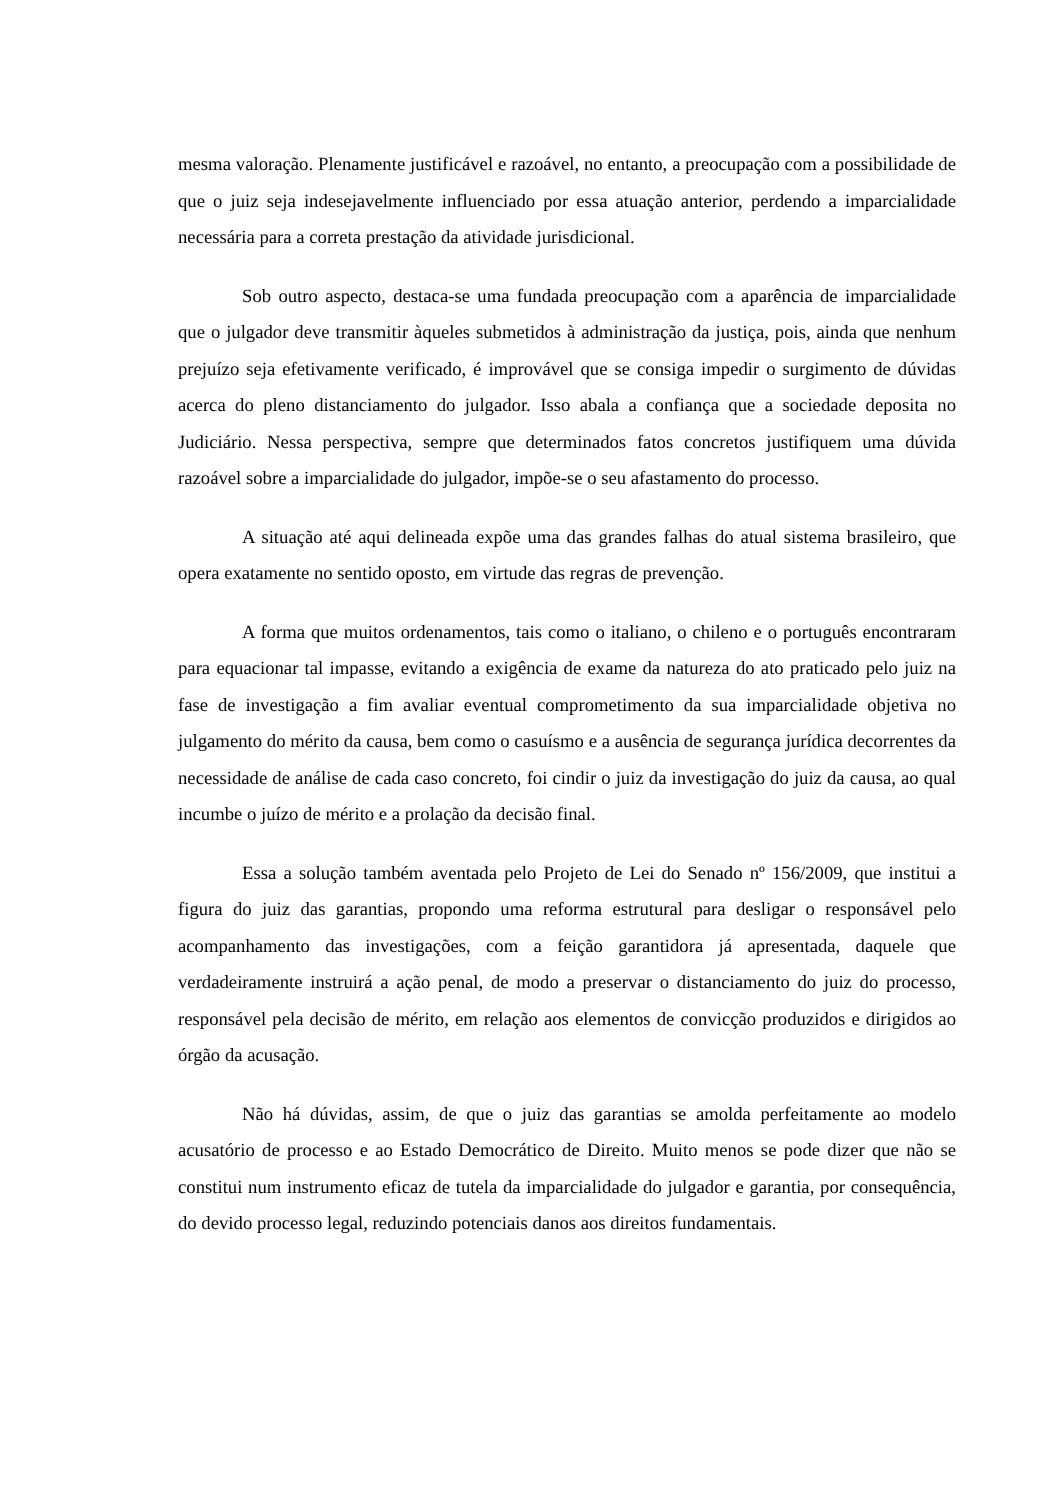mesma valoração. Plenamente justificável e razoável, no entanto, a preocupação com a possibilidade de que o juiz seja indesejavelmente influenciado por essa atuação anterior, perdendo a imparcialidade necessária para a correta prestação da atividade jurisdicional.
Sob outro aspecto, destaca-se uma fundada preocupação com a aparência de imparcialidade que o julgador deve transmitir àqueles submetidos à administração da justiça, pois, ainda que nenhum prejuízo seja efetivamente verificado, é improvável que se consiga impedir o surgimento de dúvidas acerca do pleno distanciamento do julgador. Isso abala a confiança que a sociedade deposita no Judiciário. Nessa perspectiva, sempre que determinados fatos concretos justifiquem uma dúvida razoável sobre a imparcialidade do julgador, impõe-se o seu afastamento do processo.
A situação até aqui delineada expõe uma das grandes falhas do atual sistema brasileiro, que opera exatamente no sentido oposto, em virtude das regras de prevenção.
A forma que muitos ordenamentos, tais como o italiano, o chileno e o português encontraram para equacionar tal impasse, evitando a exigência de exame da natureza do ato praticado pelo juiz na fase de investigação a fim avaliar eventual comprometimento da sua imparcialidade objetiva no julgamento do mérito da causa, bem como o casuísmo e a ausência de segurança jurídica decorrentes da necessidade de análise de cada caso concreto, foi cindir o juiz da investigação do juiz da causa, ao qual incumbe o juízo de mérito e a prolação da decisão final.
Essa a solução também aventada pelo Projeto de Lei do Senado nº 156/2009, que institui a figura do juiz das garantias, propondo uma reforma estrutural para desligar o responsável pelo acompanhamento das investigações, com a feição garantidora já apresentada, daquele que verdadeiramente instruirá a ação penal, de modo a preservar o distanciamento do juiz do processo, responsável pela decisão de mérito, em relação aos elementos de convicção produzidos e dirigidos ao órgão da acusação.
Não há dúvidas, assim, de que o juiz das garantias se amolda perfeitamente ao modelo acusatório de processo e ao Estado Democrático de Direito. Muito menos se pode dizer que não se constitui num instrumento eficaz de tutela da imparcialidade do julgador e garantia, por consequência, do devido processo legal, reduzindo potenciais danos aos direitos fundamentais.